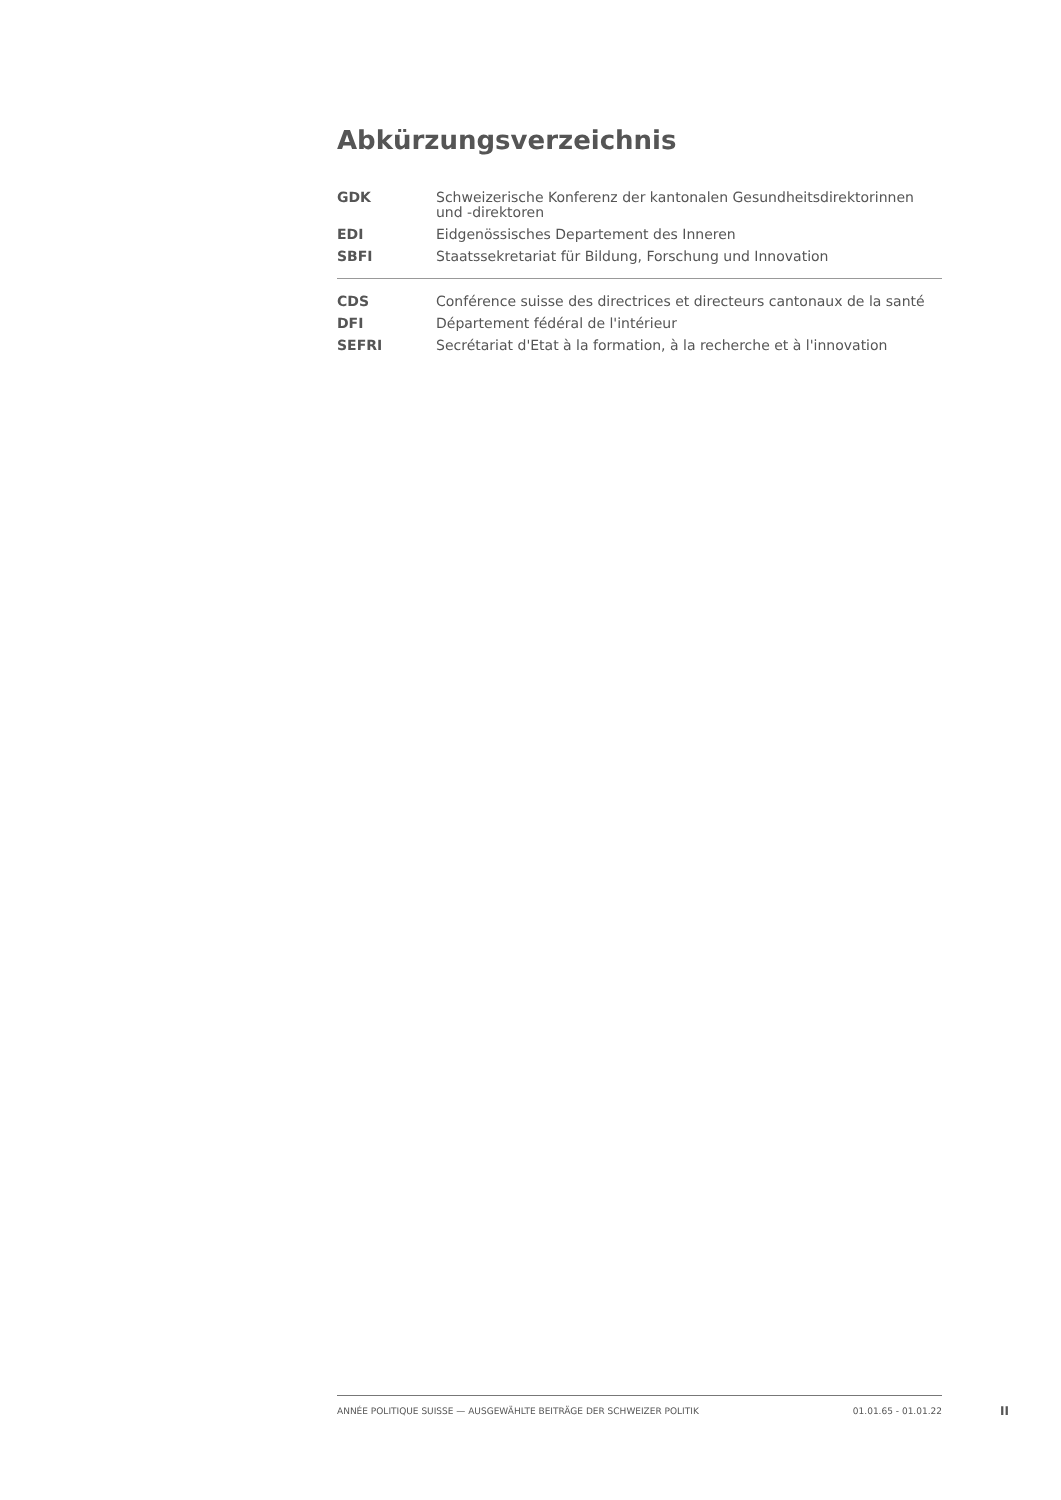Abkürzungsverzeichnis
| GDK | Schweizerische Konferenz der kantonalen Gesundheitsdirektorinnen und -direktoren |
| EDI | Eidgenössisches Departement des Inneren |
| SBFI | Staatssekretariat für Bildung, Forschung und Innovation |
| CDS | Conférence suisse des directrices et directeurs cantonaux de la santé |
| DFI | Département fédéral de l'intérieur |
| SEFRI | Secrétariat d'Etat à la formation, à la recherche et à l'innovation |
ANNÉE POLITIQUE SUISSE — AUSGEWÄHLTE BEITRÄGE DER SCHWEIZER POLITIK 01.01.65 - 01.01.22
II